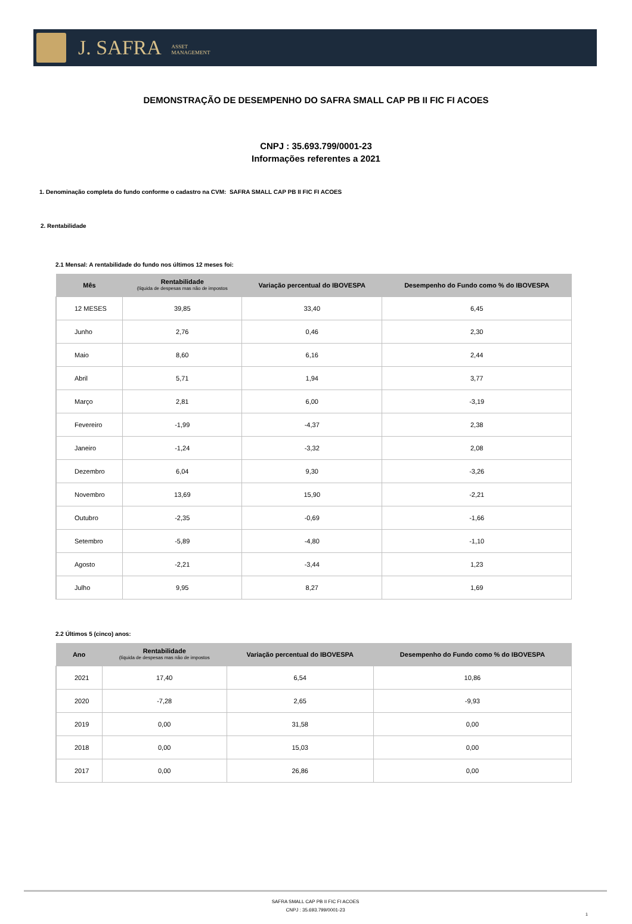J. SAFRA ASSET
MANAGEMENT
DEMONSTRAÇÃO DE DESEMPENHO DO SAFRA SMALL CAP PB II FIC FI ACOES
CNPJ : 35.693.799/0001-23
Informações referentes a 2021
1. Denominação completa do fundo conforme o cadastro na CVM: SAFRA SMALL CAP PB II FIC FI ACOES
2. Rentabilidade
2.1 Mensal: A rentabilidade do fundo nos últimos 12 meses foi:
| Mês | Rentabilidade (líquida de despesas mas não de impostos | Variação percentual do IBOVESPA | Desempenho do Fundo como % do IBOVESPA |
| --- | --- | --- | --- |
| 12 MESES | 39,85 | 33,40 | 6,45 |
| Junho | 2,76 | 0,46 | 2,30 |
| Maio | 8,60 | 6,16 | 2,44 |
| Abril | 5,71 | 1,94 | 3,77 |
| Março | 2,81 | 6,00 | -3,19 |
| Fevereiro | -1,99 | -4,37 | 2,38 |
| Janeiro | -1,24 | -3,32 | 2,08 |
| Dezembro | 6,04 | 9,30 | -3,26 |
| Novembro | 13,69 | 15,90 | -2,21 |
| Outubro | -2,35 | -0,69 | -1,66 |
| Setembro | -5,89 | -4,80 | -1,10 |
| Agosto | -2,21 | -3,44 | 1,23 |
| Julho | 9,95 | 8,27 | 1,69 |
2.2 Últimos 5 (cinco) anos:
| Ano | Rentabilidade (líquida de despesas mas não de impostos | Variação percentual do IBOVESPA | Desempenho do Fundo como % do IBOVESPA |
| --- | --- | --- | --- |
| 2021 | 17,40 | 6,54 | 10,86 |
| 2020 | -7,28 | 2,65 | -9,93 |
| 2019 | 0,00 | 31,58 | 0,00 |
| 2018 | 0,00 | 15,03 | 0,00 |
| 2017 | 0,00 | 26,86 | 0,00 |
SAFRA SMALL CAP PB II FIC FI ACOES
CNPJ : 35.693.799/0001-23
1